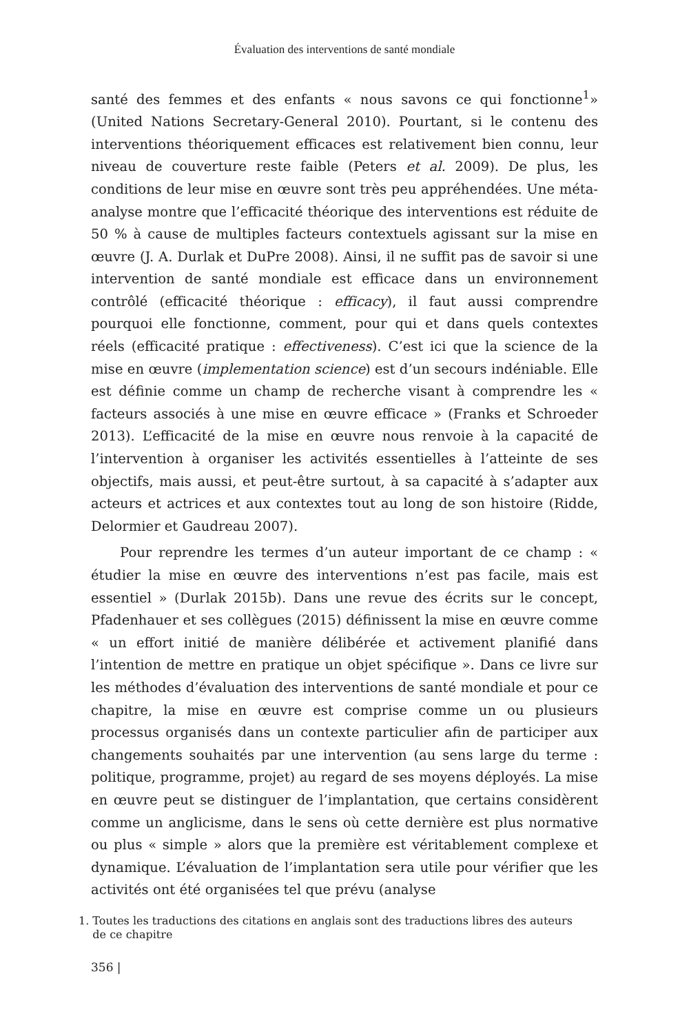Évaluation des interventions de santé mondiale
santé des femmes et des enfants « nous savons ce qui fonctionne<sup>1</sup>» (United Nations Secretary-General 2010). Pourtant, si le contenu des interventions théoriquement efficaces est relativement bien connu, leur niveau de couverture reste faible (Peters et al. 2009). De plus, les conditions de leur mise en œuvre sont très peu appréhendées. Une méta-analyse montre que l’efficacité théorique des interventions est réduite de 50 % à cause de multiples facteurs contextuels agissant sur la mise en œuvre (J. A. Durlak et DuPre 2008). Ainsi, il ne suffit pas de savoir si une intervention de santé mondiale est efficace dans un environnement contrôlé (efficacité théorique : efficacy), il faut aussi comprendre pourquoi elle fonctionne, comment, pour qui et dans quels contextes réels (efficacité pratique : effectiveness). C’est ici que la science de la mise en œuvre (implementation science) est d’un secours indéniable. Elle est définie comme un champ de recherche visant à comprendre les « facteurs associés à une mise en œuvre efficace » (Franks et Schroeder 2013). L’efficacité de la mise en œuvre nous renvoie à la capacité de l’intervention à organiser les activités essentielles à l’atteinte de ses objectifs, mais aussi, et peut-être surtout, à sa capacité à s’adapter aux acteurs et actrices et aux contextes tout au long de son histoire (Ridde, Delormier et Gaudreau 2007).
Pour reprendre les termes d’un auteur important de ce champ : « étudier la mise en œuvre des interventions n’est pas facile, mais est essentiel » (Durlak 2015b). Dans une revue des écrits sur le concept, Pfadenhauer et ses collègues (2015) définissent la mise en œuvre comme « un effort initié de manière délibérée et activement planifié dans l’intention de mettre en pratique un objet spécifique ». Dans ce livre sur les méthodes d’évaluation des interventions de santé mondiale et pour ce chapitre, la mise en œuvre est comprise comme un ou plusieurs processus organisés dans un contexte particulier afin de participer aux changements souhaités par une intervention (au sens large du terme : politique, programme, projet) au regard de ses moyens déployés. La mise en œuvre peut se distinguer de l’implantation, que certains considèrent comme un anglicisme, dans le sens où cette dernière est plus normative ou plus « simple » alors que la première est véritablement complexe et dynamique. L’évaluation de l’implantation sera utile pour vérifier que les activités ont été organisées tel que prévu (analyse
1. Toutes les traductions des citations en anglais sont des traductions libres des auteurs
de ce chapitre
356 |